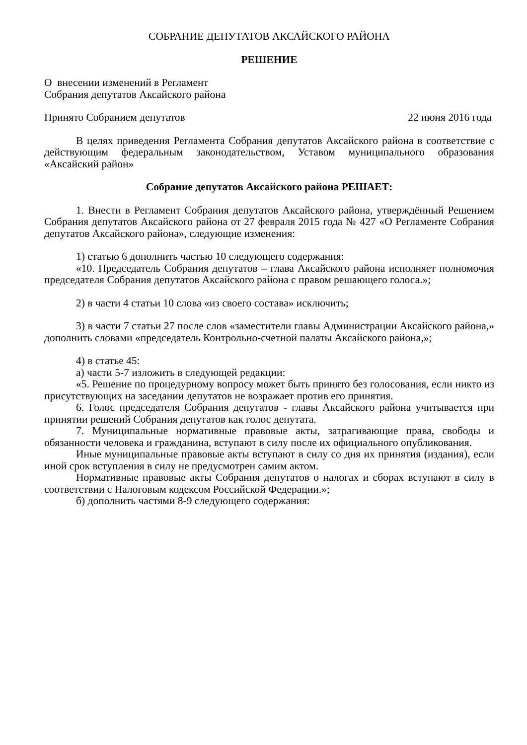СОБРАНИЕ ДЕПУТАТОВ АКСАЙСКОГО РАЙОНА
РЕШЕНИЕ
О внесении изменений в Регламент
Собрания депутатов Аксайского района
Принято Собранием депутатов 22 июня 2016 года
В целях приведения Регламента Собрания депутатов Аксайского района в соответствие с действующим федеральным законодательством, Уставом муниципального образования «Аксайский район»
Собрание депутатов Аксайского района РЕШАЕТ:
1. Внести в Регламент Собрания депутатов Аксайского района, утверждённый Решением Собрания депутатов Аксайского района от 27 февраля 2015 года № 427 «О Регламенте Собрания депутатов Аксайского района», следующие изменения:
1) статью 6 дополнить частью 10 следующего содержания:
«10. Председатель Собрания депутатов – глава Аксайского района исполняет полномочия председателя Собрания депутатов Аксайского района с правом решающего голоса.»;
2) в части 4 статьи 10 слова «из своего состава» исключить;
3) в части 7 статьи 27 после слов «заместители главы Администрации Аксайского района,» дополнить словами «председатель Контрольно-счетной палаты Аксайского района,»;
4) в статье 45:
а) части 5-7 изложить в следующей редакции:
«5. Решение по процедурному вопросу может быть принято без голосования, если никто из присутствующих на заседании депутатов не возражает против его принятия.
6. Голос председателя Собрания депутатов - главы Аксайского района учитывается при принятии решений Собрания депутатов как голос депутата.
7. Муниципальные нормативные правовые акты, затрагивающие права, свободы и обязанности человека и гражданина, вступают в силу после их официального опубликования.
Иные муниципальные правовые акты вступают в силу со дня их принятия (издания), если иной срок вступления в силу не предусмотрен самим актом.
Нормативные правовые акты Собрания депутатов о налогах и сборах вступают в силу в соответствии с Налоговым кодексом Российской Федерации.»;
б) дополнить частями 8-9 следующего содержания: